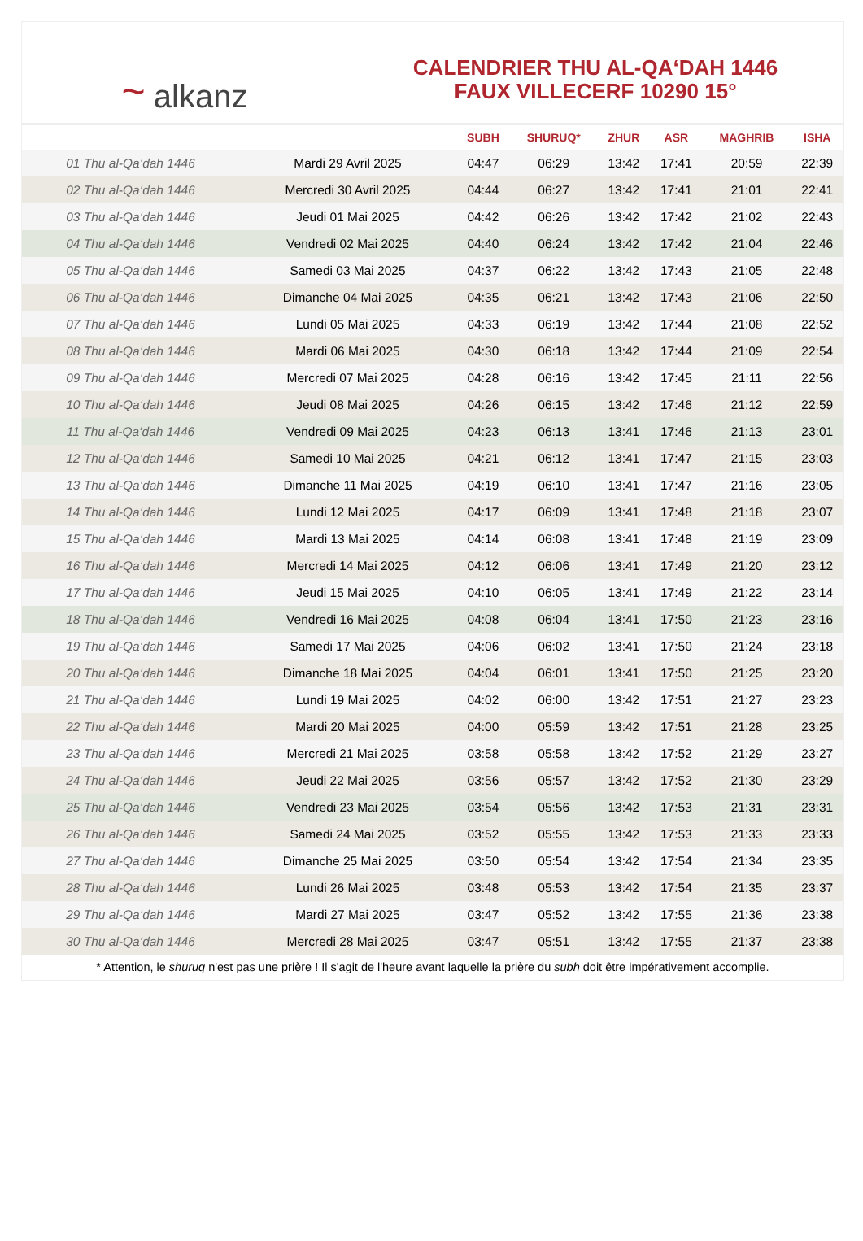~ alkanz
CALENDRIER THU AL-QA‘DAH 1446
FAUX VILLECERF 10290 15°
| | | SUBH | SHURUQ* | ZHUR | ASR | MAGHRIB | ISHA |
| --- | --- | --- | --- | --- | --- | --- | --- |
| 01 Thu al-Qa‘dah 1446 | Mardi 29 Avril 2025 | 04:47 | 06:29 | 13:42 | 17:41 | 20:59 | 22:39 |
| 02 Thu al-Qa‘dah 1446 | Mercredi 30 Avril 2025 | 04:44 | 06:27 | 13:42 | 17:41 | 21:01 | 22:41 |
| 03 Thu al-Qa‘dah 1446 | Jeudi 01 Mai 2025 | 04:42 | 06:26 | 13:42 | 17:42 | 21:02 | 22:43 |
| 04 Thu al-Qa‘dah 1446 | Vendredi 02 Mai 2025 | 04:40 | 06:24 | 13:42 | 17:42 | 21:04 | 22:46 |
| 05 Thu al-Qa‘dah 1446 | Samedi 03 Mai 2025 | 04:37 | 06:22 | 13:42 | 17:43 | 21:05 | 22:48 |
| 06 Thu al-Qa‘dah 1446 | Dimanche 04 Mai 2025 | 04:35 | 06:21 | 13:42 | 17:43 | 21:06 | 22:50 |
| 07 Thu al-Qa‘dah 1446 | Lundi 05 Mai 2025 | 04:33 | 06:19 | 13:42 | 17:44 | 21:08 | 22:52 |
| 08 Thu al-Qa‘dah 1446 | Mardi 06 Mai 2025 | 04:30 | 06:18 | 13:42 | 17:44 | 21:09 | 22:54 |
| 09 Thu al-Qa‘dah 1446 | Mercredi 07 Mai 2025 | 04:28 | 06:16 | 13:42 | 17:45 | 21:11 | 22:56 |
| 10 Thu al-Qa‘dah 1446 | Jeudi 08 Mai 2025 | 04:26 | 06:15 | 13:42 | 17:46 | 21:12 | 22:59 |
| 11 Thu al-Qa‘dah 1446 | Vendredi 09 Mai 2025 | 04:23 | 06:13 | 13:41 | 17:46 | 21:13 | 23:01 |
| 12 Thu al-Qa‘dah 1446 | Samedi 10 Mai 2025 | 04:21 | 06:12 | 13:41 | 17:47 | 21:15 | 23:03 |
| 13 Thu al-Qa‘dah 1446 | Dimanche 11 Mai 2025 | 04:19 | 06:10 | 13:41 | 17:47 | 21:16 | 23:05 |
| 14 Thu al-Qa‘dah 1446 | Lundi 12 Mai 2025 | 04:17 | 06:09 | 13:41 | 17:48 | 21:18 | 23:07 |
| 15 Thu al-Qa‘dah 1446 | Mardi 13 Mai 2025 | 04:14 | 06:08 | 13:41 | 17:48 | 21:19 | 23:09 |
| 16 Thu al-Qa‘dah 1446 | Mercredi 14 Mai 2025 | 04:12 | 06:06 | 13:41 | 17:49 | 21:20 | 23:12 |
| 17 Thu al-Qa‘dah 1446 | Jeudi 15 Mai 2025 | 04:10 | 06:05 | 13:41 | 17:49 | 21:22 | 23:14 |
| 18 Thu al-Qa‘dah 1446 | Vendredi 16 Mai 2025 | 04:08 | 06:04 | 13:41 | 17:50 | 21:23 | 23:16 |
| 19 Thu al-Qa‘dah 1446 | Samedi 17 Mai 2025 | 04:06 | 06:02 | 13:41 | 17:50 | 21:24 | 23:18 |
| 20 Thu al-Qa‘dah 1446 | Dimanche 18 Mai 2025 | 04:04 | 06:01 | 13:41 | 17:50 | 21:25 | 23:20 |
| 21 Thu al-Qa‘dah 1446 | Lundi 19 Mai 2025 | 04:02 | 06:00 | 13:42 | 17:51 | 21:27 | 23:23 |
| 22 Thu al-Qa‘dah 1446 | Mardi 20 Mai 2025 | 04:00 | 05:59 | 13:42 | 17:51 | 21:28 | 23:25 |
| 23 Thu al-Qa‘dah 1446 | Mercredi 21 Mai 2025 | 03:58 | 05:58 | 13:42 | 17:52 | 21:29 | 23:27 |
| 24 Thu al-Qa‘dah 1446 | Jeudi 22 Mai 2025 | 03:56 | 05:57 | 13:42 | 17:52 | 21:30 | 23:29 |
| 25 Thu al-Qa‘dah 1446 | Vendredi 23 Mai 2025 | 03:54 | 05:56 | 13:42 | 17:53 | 21:31 | 23:31 |
| 26 Thu al-Qa‘dah 1446 | Samedi 24 Mai 2025 | 03:52 | 05:55 | 13:42 | 17:53 | 21:33 | 23:33 |
| 27 Thu al-Qa‘dah 1446 | Dimanche 25 Mai 2025 | 03:50 | 05:54 | 13:42 | 17:54 | 21:34 | 23:35 |
| 28 Thu al-Qa‘dah 1446 | Lundi 26 Mai 2025 | 03:48 | 05:53 | 13:42 | 17:54 | 21:35 | 23:37 |
| 29 Thu al-Qa‘dah 1446 | Mardi 27 Mai 2025 | 03:47 | 05:52 | 13:42 | 17:55 | 21:36 | 23:38 |
| 30 Thu al-Qa‘dah 1446 | Mercredi 28 Mai 2025 | 03:47 | 05:51 | 13:42 | 17:55 | 21:37 | 23:38 |
* Attention, le shuruq n'est pas une prière ! Il s'agit de l'heure avant laquelle la prière du subh doit être impérativement accomplie.